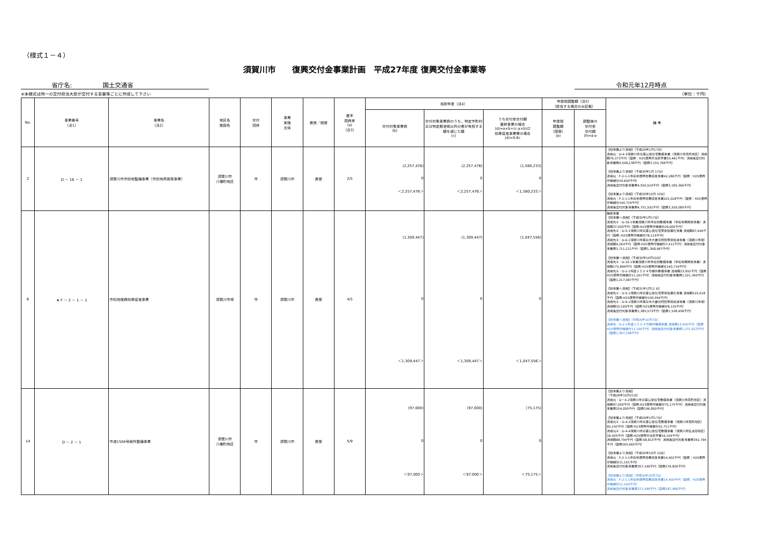（様式１－４）
須賀川市　　復興交付金事業計画　平成27年度 復興交付金事業等
省庁名:　　　　　国土交通省 令和元年12月時点
※本様式は同一の交付担当大臣が交付する事業等ごとに作成して下さい （単位：千円）
| No. | 事業番号 （注1） | 事業名 （注2） | 地区名 施設名 | 交付 団体 | 事業 実施 主体 | 直接／間接 | 基本 国費率 (a) （注3） | 当該年度（注4） | | | 年度間調整額（注5） （該当する場合のみ記載） | | 備 考 |
| --- | --- | --- | --- | --- | --- | --- | --- | --- | --- | --- | --- | --- | --- |
| | | | | | | | | 交付対象事業費 (b) | 交付対象事業費のうち、特定市町村又は特定都道県以外の者が負担する額を減じた額 (c) | うち交付金交付額 基幹事業の場合 (d)=a×b+(c-a×b)/2 効果促進事業等の場合 (d)=0.8c | 年度間 調整額 （国費） (e) | 調整後の 交付金 交付額 (f)=d-e | |
| 2 | D － 16 － 1 | 須賀川市市街地整備事業（市街地再開発事業） | 須賀川市 八幡町地区 | 市 | 須賀川市 | 直接 | 2/5 | (2,257,476) 0 ＜2,257,476＞ | (2,257,476) 0 ＜2,257,476＞ | (1,580,233) 0 ＜1,580,233＞ | | | 【他事業より流用】（平成29年1月17日） 流用元：D-4-3須賀川市災害公営住宅整備事業（須賀川市馬町地区）流用額76,373千円（国費：H25復興庁当初予算53,461千円）流用後交付対象事業費4,508,238千円（国費3,155,766千円） 【他事業より流用】（平成30年1月 17日） 流用元：F-2-1-1市街地復興効果促進事業42,286千円（国費：H25復興庁繰越分29,600千円） 流用後交付対象事業費4,550,524千円（国費3,185,366千円） 【他事業より流用】（平成30年10月 10日） 流用元：F-2-1-1市街地復興効果促進事業201,028千円（国費：H25復興庁繰越分140,719千円） 流用後交付対象事業費4,751,552千円（国費3,326,085千円） |
| 6 | ★ F － 2 － 1 － 1 | 市街地復興効果促進事業 | 須賀川市域 | 市 | 須賀川市 | 直接 | 4/5 | (1,309,447) 0 ＜1,309,447＞ | (1,309,447) 0 ＜1,309,447＞ | (1,047,556) 0 ＜1,047,556＞ | | | 継続事業 【他事業へ流用】（平成30年1月17日） 流用先①：D-16-1事業須賀川市市街地整備事業（市街地再開発事業）流用額37,000千円（国費:H25復興庁繰越分29,600千円） 流用先②：D-5-1須賀川市災害公営住宅家賃低廉化事業 流用額97,649千円（国費::H25復興庁繰越分78,119千円） 流用先③：D-6-1須賀川市東日本大震災特別家賃低減事業（須賀川市域） 流用額9,264千円（国費:H25復興庁繰越分7,411千円）流用後交付対象事業費1,711,211千円（国費1,368,967千円） 【他事業へ流用】（平成30年10月10日） 流用先①：D-16-1事業須賀川市市街地整備事業（市街地再開発事業）流用額175,899千円（国費:H25復興庁繰越分140,719千円） 流用先②：D-2-1市道１５０４号線外整備事業 流用額13,952千円（国費H25復興庁繰越分11,161千円）流用後交付対象事業費1,521,360千円（国費1,217,087千円） 【他事業へ流用】（平成31年1月11 日） 流用先①：D-5-1須賀川市災害公営住宅家賃低廉化事業 流用額125,618千円（国費:H25復興庁繰越分100,494千円） 流用先②：D-6-1須賀川市東日本大震災特別家賃低減事業（須賀川市域） 流用額10,169千円（国費:H25復興庁繰越分8,135千円） 流用後交付対象事業費1,385,573千円（国費1,108,458千円） 【他事業へ流用】（令和元年10月7日） 流用先：D-2-1市道１５０４号線外整備事業 流用額13,950千円（国費H25復興庁繰越分11,160千円）流用後交付対象事業費1,371,623千円（国費1,097,298千円） |
| 14 | D － 2 － 1 | 市道1504号線外整備事業 | 須賀川市 八幡町地区 | 市 | 須賀川市 | 直接 | 5/9 | (97,000) 0 ＜97,000＞ | (97,000) 0 ＜97,000＞ | (75,175) 0 ＜75,175＞ | | | 【他事業より流用】 （平成28年10月21日） 流用元：D－4-2須賀川市災害公営住宅整備事業（須賀川市南町地区）流用額97,000千円（国費:H23復興庁繰越分75,175千円）流用後交付対象事業費254,000千円（国費196,850千円） 【他事業より流用】（平成29年1月17日） 流用元①：D-4-2須賀川市災害公営住宅整備事業（須賀川市南町地区）60,242千円（国費:H23復興庁繰越分52,711千円） 流用元②：D-4-4須賀川市災害公営住宅整備事業（須賀川市弘法坦地区）18,405千円（国費:H25復興庁当初予算16,104千円） 流用額88,794千円（国費:68,815千円）流用後交付対象事業費342,794千円（国費265,665千円） 【他事業より流用】（平成30年10月 10日） 流用元：F-2-1-1市街地復興効果促進事業14,402千円（国費：H25復興庁繰越分11,161千円） 流用後交付対象事業費357,196千円（国費276,826千円） 【他事業より流用】（令和元年10月7日） 流用元：F-2-1-1市街地復興効果促進事業14,400千円（国費：H25復興庁繰越分11,160千円） 流用後交付対象事業費371,596千円（国費287,986千円） |